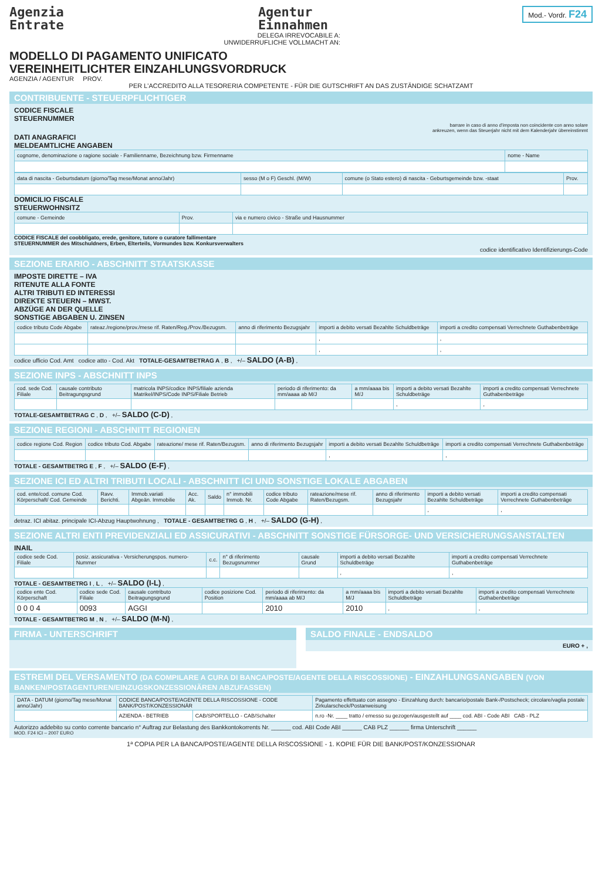Agenzia
Entrate
Agentur
Einnahmen
Mod.- Vordr. F24
DELEGA IRREVOCABILE A:
UNWIDERRUFLICHE VOLLMACHT AN:
MODELLO DI PAGAMENTO UNIFICATO
VEREINHEITLICHTER EINZAHLUNGSVORDRUCK
AGENZIA / AGENTUR PROV.
PER L'ACCREDITO ALLA TESORERIA COMPETENTE - FÜR DIE GUTSCHRIFT AN DAS ZUSTÄNDIGE SCHATZAMT
CONTRIBUENTE - STEUERPFLICHTIGER
CODICE FISCALE
STEUERNUMMER
barrare in caso di anno d'imposta non coincidente con anno solare
ankreuzen, wenn das Steuerjahr nicht mit dem Kalenderjahr übereinstimmt
DATI ANAGRAFICI
MELDEAMTLICHE ANGABEN
| cognome, denominazione o ragione sociale - Familienname, Bezeichnung bzw. Firmenname | nome - Name |
| --- | --- |
| data di nascita - Geburtsdatum (giorno/Tag mese/Monat anno/Jahr) | sesso (M o F) Geschl. (M/W) | comune (o Stato estero) di nascita - Geburtsgemeinde bzw. -staat | Prov. |
| --- | --- | --- | --- |
DOMICILIO FISCALE
STEUERWOHNSITZ
| comune - Gemeinde | Prov. | via e numero civico - Straße und Hausnummer |
| --- | --- | --- |
CODICE FISCALE del coobbligato, erede, genitore, tutore o curatore fallimentare
STEUERNUMMER des Mitschuldners, Erben, Elterteils, Vormundes bzw. Konkursverwalters
codice identificativo Identifizierungs-Code
SEZIONE ERARIO - ABSCHNITT STAATSKASSE
IMPOSTE DIRETTE – IVA
RITENUTE ALLA FONTE
ALTRI TRIBUTI ED INTERESSI
DIREKTE STEUERN – MWST.
ABZÜGE AN DER QUELLE
SONSTIGE ABGABEN U. ZINSEN
| codice tributo Code Abgabe | rateaz./regione/prov./mese rif. Raten/Reg./Prov./Bezugsm. | anno di riferimento Bezugsjahr | importi a debito versati Bezahlte Schuldbeträge | importi a credito compensati Verrechnete Guthabenbeträge |
| --- | --- | --- | --- | --- |
| | | | , | , |
| | | | , | , |
codice ufficio Cod. Amt codice atto - Cod. Akt TOTALE-GESAMTBETRAG A , B , +/– SALDO (A-B) ,
SEZIONE INPS - ABSCHNITT INPS
| cod. sede Cod. Filiale | causale contributo Beitragungsgrund | matricola INPS/codice INPS/filiale azienda Matrikel/INPS/Code INPS/Filiale Betrieb | periodo di riferimento: da mm/aaaa ab M/J | a mm/aaaa bis M/J | importi a debito versati Bezahlte Schuldbeträge | importi a credito compensati Verrechnete Guthabenbeträge |
| --- | --- | --- | --- | --- | --- | --- |
| | | | | | , | , |
TOTALE-GESAMTBETRAG C , D , +/– SALDO (C-D) ,
SEZIONE REGIONI - ABSCHNITT REGIONEN
| codice regione Cod. Region | codice tributo Cod. Abgabe | rateazione/ mese rif. Raten/Bezugsm. | anno di riferimento Bezugsjahr | importi a debito versati Bezahlte Schuldbeträge | importi a credito compensati Verrechnete Guthabenbeträge |
| --- | --- | --- | --- | --- | --- |
| | | | | , | , |
TOTALE - GESAMTBETRG E , F , +/– SALDO (E-F) ,
SEZIONE ICI ED ALTRI TRIBUTI LOCALI - ABSCHNITT ICI UND SONSTIGE LOKALE ABGABEN
| cod. ente/cod. comune Cod. Körperschaft/ Cod. Gemeinde | Ravv. Berichti. | Immob.variati Abgeän. Immobilie | Acc. Ak. | Saldo | n° immobili Immob. Nr. | codice tributo Code Abgabe | rateazione/mese rif. Raten/Bezugsm. | anno di riferimento Bezugsjahr | importi a debito versati Bezahlte Schuldbeträge | importi a credito compensati Verrechnete Guthabenbeträge |
| --- | --- | --- | --- | --- | --- | --- | --- | --- | --- | --- |
| | | | | | | | | | , | , |
detraz. ICI abitaz. principale ICI-Abzug Hauptwohnung , TOTALE - GESAMTBETRG G , H , +/– SALDO (G-H) ,
SEZIONE ALTRI ENTI PREVIDENZIALI ED ASSICURATIVI - ABSCHNITT SONSTIGE FÜRSORGE- UND VERSICHERUNGSANSTALTEN
INAIL
| codice sede Cod. Filiale | posiz. assicurativa - Versicherungspos. numero-Nummer | c.c. | n° di riferimento Bezugsnummer | causale Grund | importi a debito versati Bezahlte Schuldbeträge | importi a credito compensati Verrechnete Guthabenbeträge |
| --- | --- | --- | --- | --- | --- | --- |
| | | | | | , | , |
TOTALE - GESAMTBETRG I , L , +/– SALDO (I-L) ,
| codice ente Cod. Körperschaft | codice sede Cod. Filiale | causale contributo Beitragungsgrund | codice posizione Cod. Position | periodo di riferimento: da mm/aaaa ab M/J | a mm/aaaa bis M/J | importi a debito versati Bezahlte Schuldbeträge | importi a credito compensati Verrechnete Guthabenbeträge |
| --- | --- | --- | --- | --- | --- | --- | --- |
| 0 0 0 4 | 0093 | AGGI | | 2010 | 2010 | , | , |
TOTALE - GESAMTBETRG M , N , +/– SALDO (M-N) ,
FIRMA - UNTERSCHRIFT SALDO FINALE - ENDSALDO
EURO + ,
ESTREMI DEL VERSAMENTO (DA COMPILARE A CURA DI BANCA/POSTE/AGENTE DELLA RISCOSSIONE) - EINZAHLUNGSANGABEN (VON BANKEN/POSTAGENTUREN/EINZUGSKONZESSIONÄREN ABZUFASSEN)
| DATA - DATUM (giorno/Tag mese/Monat anno/Jahr) | CODICE BANCA/POSTE/AGENTE DELLA RISCOSSIONE - CODE BANK/POST/KONZESSIONÄR | | Pagamento effettuato con assegno - Einzahlung durch: bancario/postale Bank-/Postscheck; circolare/vaglia postale Zirkularscheck/Postanweisung |
| --- | --- | --- | --- |
| | AZIENDA - BETRIEB | CAB/SPORTELLO - CAB/Schalter | n.ro -Nr. ____ tratto / emesso su gezogen/ausgestellt auf ____ cod. ABI - Code ABI CAB - PLZ |
Autorizzo addebito su conto corrente bancario n° Auftrag zur Belastung des Bankkontokorrents Nr. ______ cod. ABI Code ABI ______ CAB PLZ ______ firma Unterschrift ______
MOD. F24 ICI – 2007 EURO
1ª COPIA PER LA BANCA/POSTE/AGENTE DELLA RISCOSSIONE - 1. KOPIE FÜR DIE BANK/POST/KONZESSIONAR